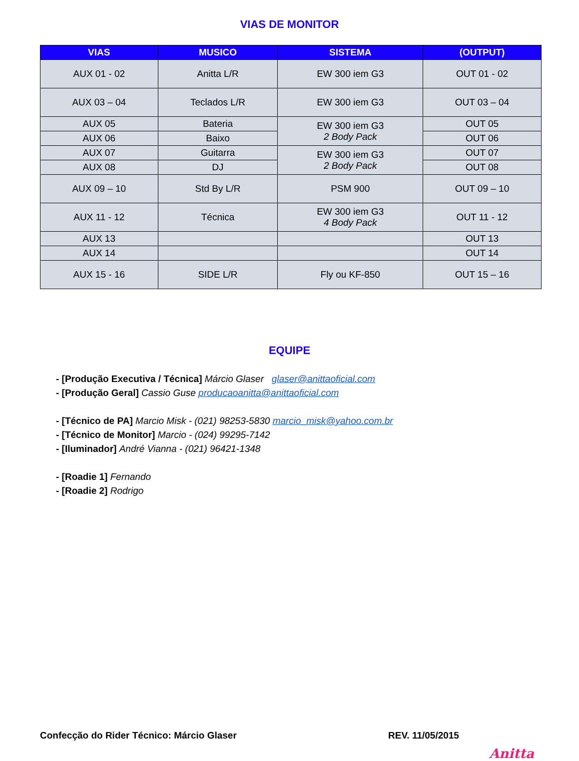VIAS DE MONITOR
| VIAS | MUSICO | SISTEMA | (OUTPUT) |
| --- | --- | --- | --- |
| AUX 01 - 02 | Anitta L/R | EW 300 iem G3 | OUT 01 - 02 |
| AUX 03 – 04 | Teclados L/R | EW 300 iem G3 | OUT 03 – 04 |
| AUX 05 | Bateria | EW 300 iem G3 2 Body Pack | OUT 05 |
| AUX 06 | Baixo | | OUT 06 |
| AUX 07 | Guitarra | EW 300 iem G3 2 Body Pack | OUT 07 |
| AUX 08 | DJ | | OUT 08 |
| AUX 09 – 10 | Std By L/R | PSM 900 | OUT 09 – 10 |
| AUX 11 - 12 | Técnica | EW 300 iem G3 4 Body Pack | OUT 11 - 12 |
| AUX 13 | | | OUT 13 |
| AUX 14 | | | OUT 14 |
| AUX 15 - 16 | SIDE L/R | Fly ou KF-850 | OUT 15 – 16 |
EQUIPE
- [Produção Executiva / Técnica] Márcio Glaser glaser@anittaoficial.com
- [Produção Geral] Cassio Guse producaoanitta@anittaoficial.com
- [Técnico de PA] Marcio Misk - (021) 98253-5830 marcio_misk@yahoo.com.br
- [Técnico de Monitor] Marcio - (024) 99295-7142
- [Iluminador] André Vianna - (021) 96421-1348
- [Roadie 1] Fernando
- [Roadie 2] Rodrigo
Confecção do Rider Técnico: Márcio Glaser REV. 11/05/2015
Anitta